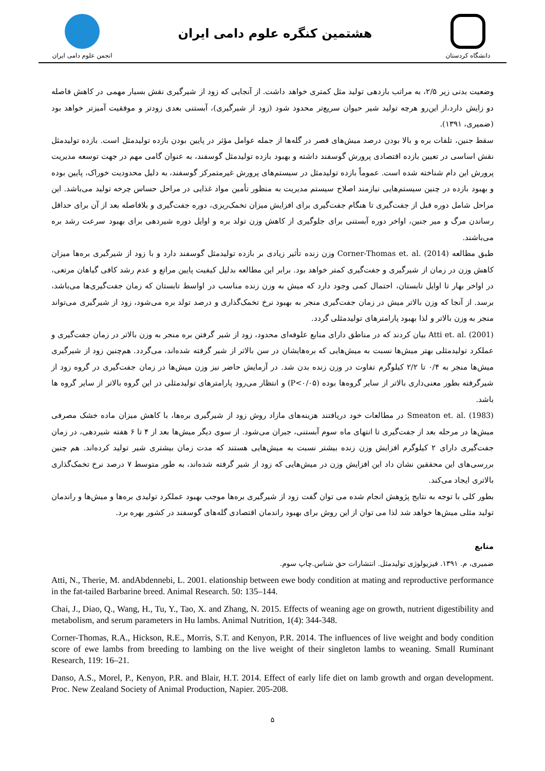انجمن علوم دامی ایران
هشتمین کنگره علوم دامی ایران
دانشگاه کردستان
وضعیت بدنی زیر ۲/۵، به مراتب بازدهی تولید مثل کمتری خواهد داشت. از آنجایی که زود از شیرگیری نقش بسیار مهمی در کاهش فاصله دو زایش دارد،از این‌رو هرچه تولید شیر حیوان سریع‌تر محدود شود (زود از شیرگیری)، آبستنی بعدی زودتر و موفقیت آمیزتر خواهد بود (ضمیری، ۱۳۹۱).
سقط جنین، تلفات بره و بالا بودن درصد میش‌های قصر در گله‌ها از جمله عوامل مؤثر در پایین بودن بازده تولیدمثل است. بازده تولیدمثل نقش اساسی در تعیین بازده اقتصادی پرورش گوسفند داشته و بهبود بازده تولیدمثل گوسفند، به عنوان گامی مهم در جهت توسعه مدیریت پرورش این دام شناخته شده است. عموماً بازده تولیدمثل در سیستم‌های پرورش غیرمتمرکز گوسفند، به دلیل محدودیت خوراک، پایین بوده و بهبود بازده در چنین سیستم‌هایی نیازمند اصلاح سیستم مدیریت به منظور تأمین مواد غذایی در مراحل حساس چرخه تولید می‌باشد. این مراحل شامل دوره قبل از جفت‌گیری تا هنگام جفت‌گیری برای افزایش میزان تخمک‌ریزی، دوره جفت‌گیری و بلافاصله بعد از آن برای حداقل رساندن مرگ و میر جنین، اواخر دوره آبستنی برای جلوگیری از کاهش وزن تولد بره و اوایل دوره شیردهی برای بهبود سرعت رشد بره می‌باشند.
طبق مطالعه Corner-Thomas et. al. (2014) وزن زنده تأثیر زیادی بر بازده تولیدمثل گوسفند دارد و با زود از شیرگیری بره‌ها میزان کاهش وزن در زمان از شیرگیری و جفت‌گیری کمتر خواهد بود. برابر این مطالعه بدلیل کیفیت پایین مراتع و عدم رشد کافی گیاهان مرتعی، در اواخر بهار تا اوایل تابستان، احتمال کمی وجود دارد که میش به وزن زنده مناسب در اواسط تابستان که زمان جفت‌گیری‌ها می‌باشد، برسد. از آنجا که وزن بالاتر میش در زمان جفت‌گیری منجر به بهبود نرخ تخمک‌گذاری و درصد تولد بره می‌شود، زود از شیرگیری می‌تواند منجر به وزن بالاتر و لذا بهبود پارامترهای تولیدمثلی گردد.
Atti et. al. (2001) بیان کردند که در مناطق دارای منابع علوفه‌ای محدود، زود از شیر گرفتن بره منجر به وزن بالاتر در زمان جفت‌گیری و عملکرد تولیدمثلی بهتر میش‌ها نسبت به میش‌هایی که بره‌هایشان در سن بالاتر از شیر گرفته شده‌اند، می‌گردد. هم‌چنین زود از شیرگیری میش‌ها منجر به ۰/۴ تا ۲/۲ کیلوگرم تفاوت در وزن زنده بدن شد. در آزمایش حاضر نیز وزن میش‌ها در زمان جفت‌گیری در گروه زود از شیرگرفته بطور معنی‌داری بالاتر از سایر گروه‌ها بوده (P<۰/۰۵) و انتظار می‌رود پارامترهای تولیدمثلی در این گروه بالاتر از سایر گروه ها باشد.
Smeaton et. al. (1983) در مطالعات خود دریافتند هزینه‌های مازاد روش زود از شیرگیری بره‌ها، با کاهش میزان ماده خشک مصرفی میش‌ها در مرحله بعد از جفت‌گیری تا انتهای ماه سوم آبستنی، جبران می‌شود. از سوی دیگر میش‌ها بعد از ۴ تا ۶ هفته شیردهی، در زمان جفت‌گیری دارای ۲ کیلوگرم افزایش وزن زنده بیشتر نسبت به میش‌هایی هستند که مدت زمان بیشتری شیر تولید کرده‌اند. هم چنین بررسی‌های این محققین نشان داد این افزایش وزن در میش‌هایی که زود از شیر گرفته شده‌اند، به طور متوسط ۷ درصد نرخ تخمک‌گذاری بالاتری ایجاد می‌کند.
بطور کلی با توجه به نتایج پژوهش انجام شده می توان گفت زود از شیرگیری بره‌ها موجب بهبود عملکرد تولیدی بره‌ها و میش‌ها و راندمان تولید مثلی میش‌ها خواهد شد لذا می توان از این روش برای بهبود راندمان اقتصادی گله‌های گوسفند در کشور بهره برد.
منابع
ضمیری، م. ۱۳۹۱. فیزیولوژی تولیدمثل. انتشارات حق شناس.چاپ سوم.
Atti, N., Therie, M. andAbdennebi, L. 2001. elationship between ewe body condition at mating and reproductive performance in the fat-tailed Barbarine breed. Animal Research. 50: 135–144.
Chai, J., Diao, Q., Wang, H., Tu, Y., Tao, X. and Zhang, N. 2015. Effects of weaning age on growth, nutrient digestibility and metabolism, and serum parameters in Hu lambs. Animal Nutrition, 1(4): 344-348.
Corner-Thomas, R.A., Hickson, R.E., Morris, S.T. and Kenyon, P.R. 2014. The influences of live weight and body condition score of ewe lambs from breeding to lambing on the live weight of their singleton lambs to weaning. Small Ruminant Research, 119: 16–21.
Danso, A.S., Morel, P., Kenyon, P.R. and Blair, H.T. 2014. Effect of early life diet on lamb growth and organ development. Proc. New Zealand Society of Animal Production, Napier. 205-208.
۵